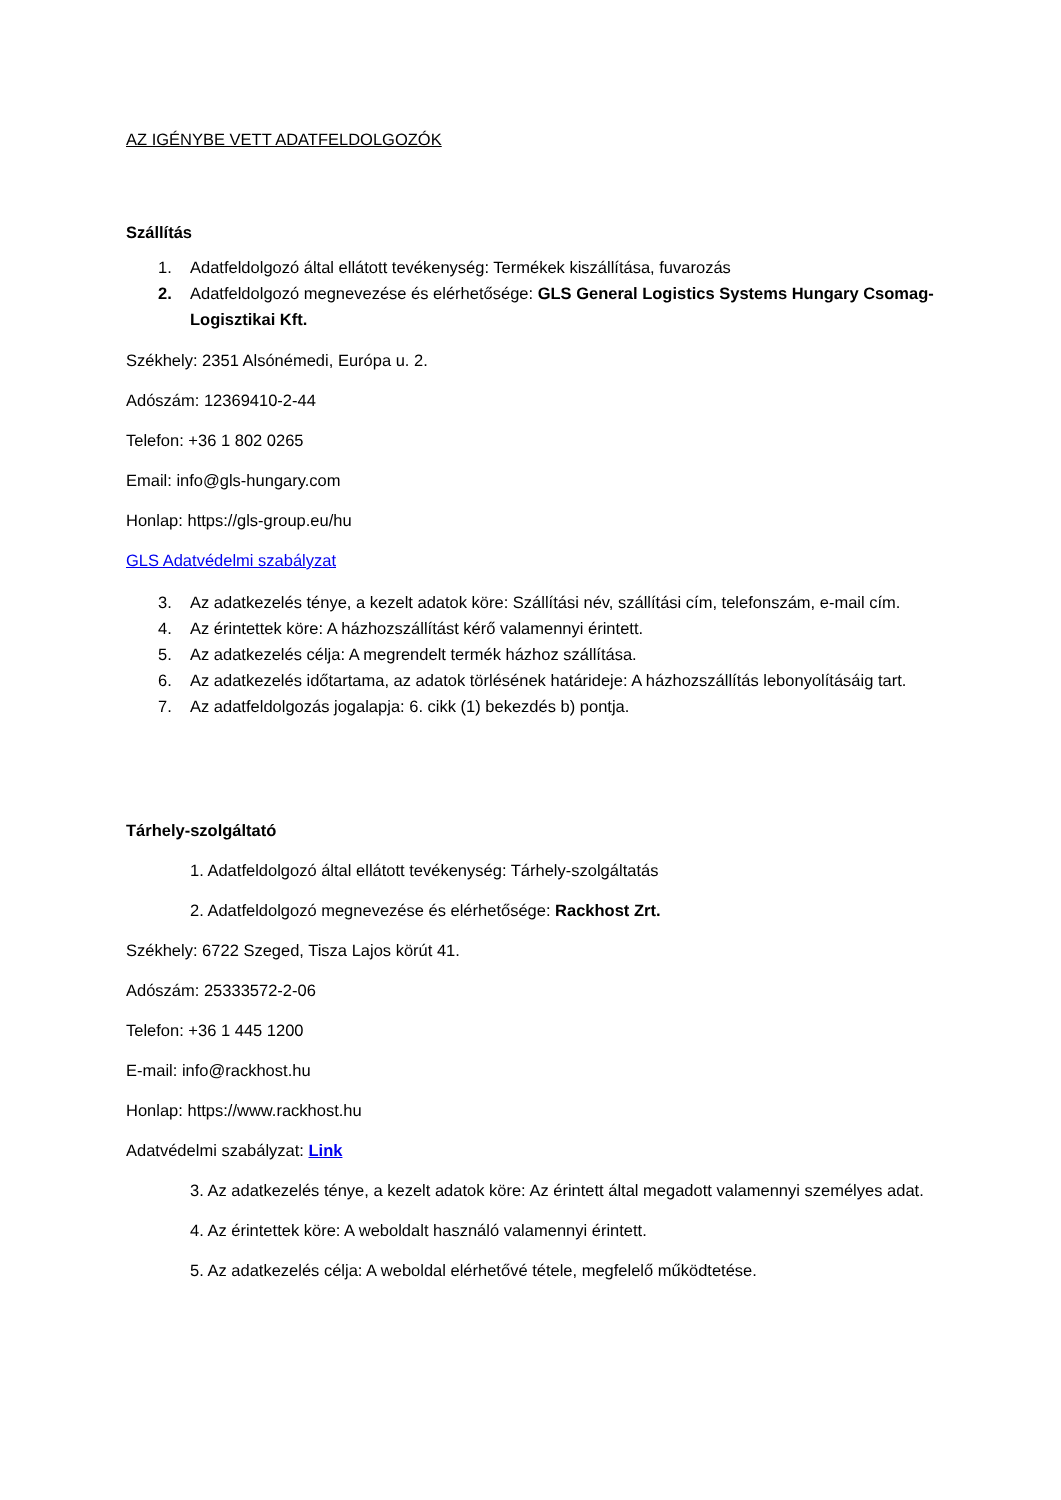AZ IGÉNYBE VETT ADATFELDOLGOZÓK
Szállítás
1. Adatfeldolgozó által ellátott tevékenység: Termékek kiszállítása, fuvarozás
2. Adatfeldolgozó megnevezése és elérhetősége: GLS General Logistics Systems Hungary Csomag-Logisztikai Kft.
Székhely: 2351 Alsónémedi, Európa u. 2.
Adószám: 12369410-2-44
Telefon: +36 1 802 0265
Email: info@gls-hungary.com
Honlap: https://gls-group.eu/hu
GLS Adatvédelmi szabályzat
3. Az adatkezelés ténye, a kezelt adatok köre: Szállítási név, szállítási cím, telefonszám, e-mail cím.
4. Az érintettek köre: A házhozszállítást kérő valamennyi érintett.
5. Az adatkezelés célja: A megrendelt termék házhoz szállítása.
6. Az adatkezelés időtartama, az adatok törlésének határideje: A házhozszállítás lebonyolításáig tart.
7. Az adatfeldolgozás jogalapja: 6. cikk (1) bekezdés b) pontja.
Tárhely-szolgáltató
1. Adatfeldolgozó által ellátott tevékenység: Tárhely-szolgáltatás
2. Adatfeldolgozó megnevezése és elérhetősége: Rackhost Zrt.
Székhely: 6722 Szeged, Tisza Lajos körút 41.
Adószám: 25333572-2-06
Telefon: +36 1 445 1200
E-mail: info@rackhost.hu
Honlap: https://www.rackhost.hu
Adatvédelmi szabályzat: Link
3. Az adatkezelés ténye, a kezelt adatok köre: Az érintett által megadott valamennyi személyes adat.
4. Az érintettek köre: A weboldalt használó valamennyi érintett.
5. Az adatkezelés célja: A weboldal elérhetővé tétele, megfelelő működtetése.